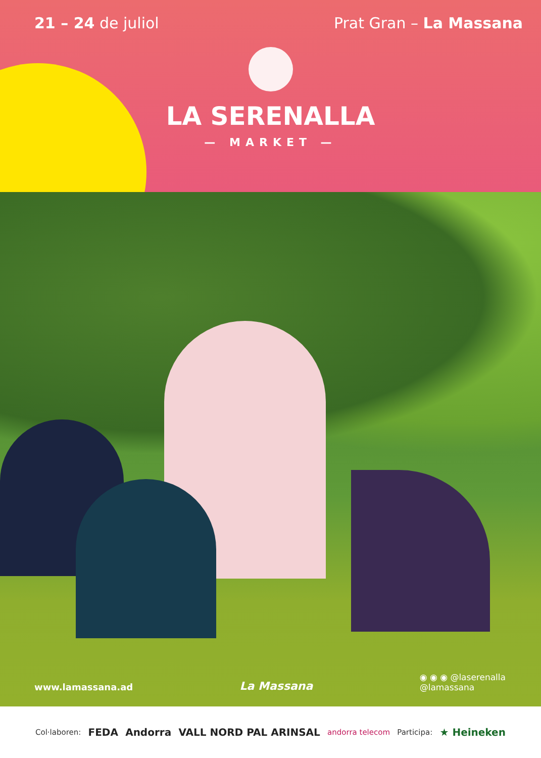21 – 24 de juliol Prat Gran – La Massana
LA SERENALLA
— MARKET —
www.lamassana.ad
La Massana
◉ ◉ ◉ @laserenalla
@lamassana
Col·laboren: FEDA Andorra VALL NORD PAL ARINSAL andorra telecom Participa: ★ Heineken